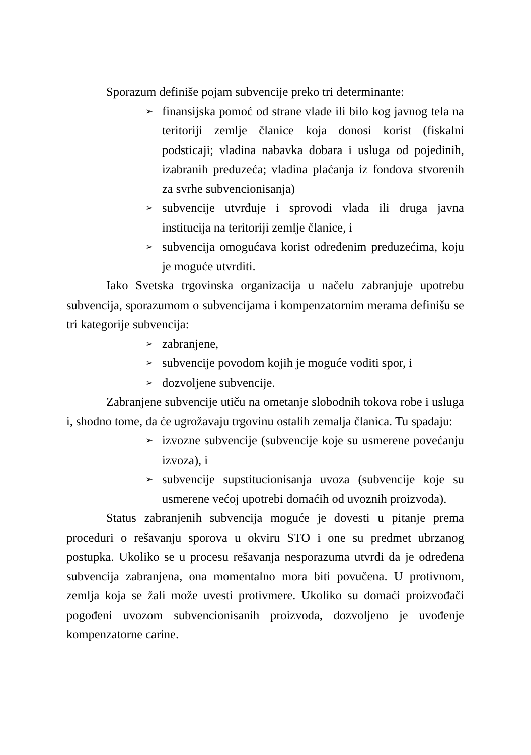Sporazum definiše pojam subvencije preko tri determinante:
➢ finansijska pomoć od strane vlade ili bilo kog javnog tela na teritoriji zemlje članice koja donosi korist (fiskalni podsticaji; vladina nabavka dobara i usluga od pojedinih, izabranih preduzeća; vladina plaćanja iz fondova stvorenih za svrhe subvencionisanja)
➢ subvencije utvrđuje i sprovodi vlada ili druga javna institucija na teritoriji zemlje članice, i
➢ subvencija omogućava korist određenim preduzećima, koju je moguće utvrditi.
Iako Svetska trgovinska organizacija u načelu zabranjuje upotrebu subvencija, sporazumom o subvencijama i kompenzatornim merama definišu se tri kategorije subvencija:
➢ zabranjene,
➢ subvencije povodom kojih je moguće voditi spor, i
➢ dozvoljene subvencije.
Zabranjene subvencije utiču na ometanje slobodnih tokova robe i usluga i, shodno tome, da će ugrožavaju trgovinu ostalih zemalja članica. Tu spadaju:
➢ izvozne subvencije (subvencije koje su usmerene povećanju izvoza), i
➢ subvencije supstitucionisanja uvoza (subvencije koje su usmerene većoj upotrebi domaćih od uvoznih proizvoda).
Status zabranjenih subvencija moguće je dovesti u pitanje prema proceduri o rešavanju sporova u okviru STO i one su predmet ubrzanog postupka. Ukoliko se u procesu rešavanja nesporazuma utvrdi da je određena subvencija zabranjena, ona momentalno mora biti povučena. U protivnom, zemlja koja se žali može uvesti protivmere. Ukoliko su domaći proizvođači pogođeni uvozom subvencionisanih proizvoda, dozvoljeno je uvođenje kompenzatorne carine.